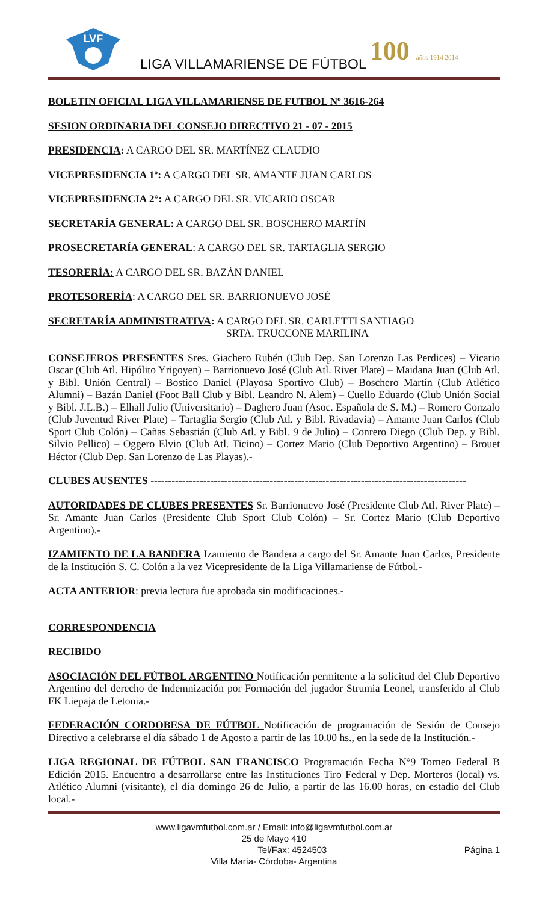LVF
LIGA VILLAMARIENSE DE FÚTBOL
100 años 1914 2014
BOLETIN OFICIAL LIGA VILLAMARIENSE DE FUTBOL Nº 3616-264
SESION ORDINARIA DEL CONSEJO DIRECTIVO 21 - 07 - 2015
PRESIDENCIA: A CARGO DEL SR. MARTÍNEZ CLAUDIO
VICEPRESIDENCIA 1º: A CARGO DEL SR. AMANTE JUAN CARLOS
VICEPRESIDENCIA 2°: A CARGO DEL SR. VICARIO OSCAR
SECRETARÍA GENERAL: A CARGO DEL SR. BOSCHERO MARTÍN
PROSECRETARÍA GENERAL: A CARGO DEL SR. TARTAGLIA SERGIO
TESORERÍA: A CARGO DEL SR. BAZÁN DANIEL
PROTESORERÍA: A CARGO DEL SR. BARRIONUEVO JOSÉ
SECRETARÍA ADMINISTRATIVA: A CARGO DEL SR. CARLETTI SANTIAGO
SRTA. TRUCCONE MARILINA
CONSEJEROS PRESENTES Sres. Giachero Rubén (Club Dep. San Lorenzo Las Perdices) – Vicario Oscar (Club Atl. Hipólito Yrigoyen) – Barrionuevo José (Club Atl. River Plate) – Maidana Juan (Club Atl. y Bibl. Unión Central) – Bostico Daniel (Playosa Sportivo Club) – Boschero Martín (Club Atlético Alumni) – Bazán Daniel (Foot Ball Club y Bibl. Leandro N. Alem) – Cuello Eduardo (Club Unión Social y Bibl. J.L.B.) – Elhall Julio (Universitario) – Daghero Juan (Asoc. Española de S. M.) – Romero Gonzalo (Club Juventud River Plate) – Tartaglia Sergio (Club Atl. y Bibl. Rivadavia) – Amante Juan Carlos (Club Sport Club Colón) – Cañas Sebastián (Club Atl. y Bibl. 9 de Julio) – Conrero Diego (Club Dep. y Bibl. Silvio Pellico) – Oggero Elvio (Club Atl. Ticino) – Cortez Mario (Club Deportivo Argentino) – Brouet Héctor (Club Dep. San Lorenzo de Las Playas).-
CLUBES AUSENTES ------------------------------------------------------------------------------------------
AUTORIDADES DE CLUBES PRESENTES Sr. Barrionuevo José (Presidente Club Atl. River Plate) – Sr. Amante Juan Carlos (Presidente Club Sport Club Colón) – Sr. Cortez Mario (Club Deportivo Argentino).-
IZAMIENTO DE LA BANDERA Izamiento de Bandera a cargo del Sr. Amante Juan Carlos, Presidente de la Institución S. C. Colón a la vez Vicepresidente de la Liga Villamariense de Fútbol.-
ACTA ANTERIOR: previa lectura fue aprobada sin modificaciones.-
CORRESPONDENCIA
RECIBIDO
ASOCIACIÓN DEL FÚTBOL ARGENTINO Notificación permitente a la solicitud del Club Deportivo Argentino del derecho de Indemnización por Formación del jugador Strumia Leonel, transferido al Club FK Liepaja de Letonia.-
FEDERACIÓN CORDOBESA DE FÚTBOL Notificación de programación de Sesión de Consejo Directivo a celebrarse el día sábado 1 de Agosto a partir de las 10.00 hs., en la sede de la Institución.-
LIGA REGIONAL DE FÚTBOL SAN FRANCISCO Programación Fecha N°9 Torneo Federal B Edición 2015. Encuentro a desarrollarse entre las Instituciones Tiro Federal y Dep. Morteros (local) vs. Atlético Alumni (visitante), el día domingo 26 de Julio, a partir de las 16.00 horas, en estadio del Club local.-
www.ligavmfutbol.com.ar / Email: info@ligavmfutbol.com.ar
25 de Mayo 410
Tel/Fax: 4524503 Página 1
Villa María- Córdoba- Argentina